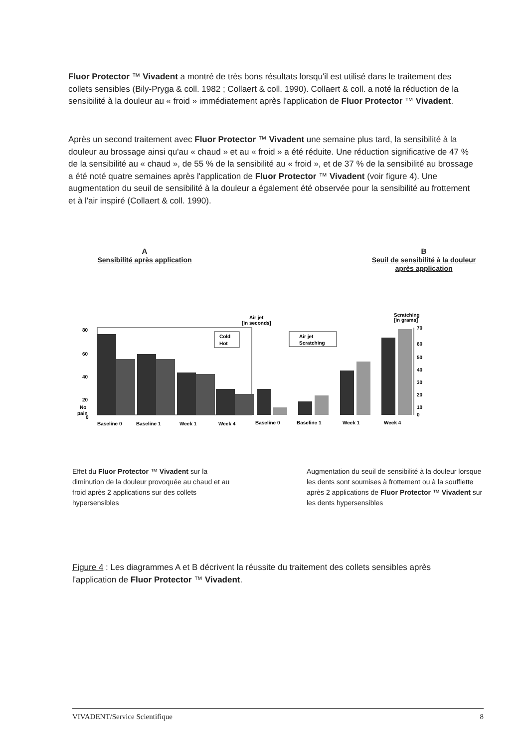Fluor Protector ™ Vivadent a montré de très bons résultats lorsqu'il est utilisé dans le traitement des collets sensibles (Bily-Pryga & coll. 1982 ; Collaert & coll. 1990). Collaert & coll. a noté la réduction de la sensibilité à la douleur au « froid » immédiatement après l'application de Fluor Protector ™ Vivadent.
Après un second traitement avec Fluor Protector ™ Vivadent une semaine plus tard, la sensibilité à la douleur au brossage ainsi qu'au « chaud » et au « froid » a été réduite. Une réduction significative de 47 % de la sensibilité au « chaud », de 55 % de la sensibilité au « froid », et de 37 % de la sensibilité au brossage a été noté quatre semaines après l'application de Fluor Protector ™ Vivadent (voir figure 4). Une augmentation du seuil de sensibilité à la douleur a également été observée pour la sensibilité au frottement et à l'air inspiré (Collaert & coll. 1990).
A
Sensibilité après application
B
Seuil de sensibilité à la douleur après application
Air jet
[in seconds]
Scratching
[in grams]
80
60
40
20
No
pain
0
Cold
Hot
Air jet
Scratching
70
60
50
40
30
20
10
0
Baseline 0
Baseline 1
Week 1
Week 4
Baseline 0
Baseline 1
Week 1
Week 4
Effet du Fluor Protector ™ Vivadent sur la diminution de la douleur provoquée au chaud et au froid après 2 applications sur des collets hypersensibles
Augmentation du seuil de sensibilité à la douleur lorsque les dents sont soumises à frottement ou à la soufflette après 2 applications de Fluor Protector ™ Vivadent sur les dents hypersensibles
Figure 4 : Les diagrammes A et B décrivent la réussite du traitement des collets sensibles après l'application de Fluor Protector ™ Vivadent.
VIVADENT/Service Scientifique 8